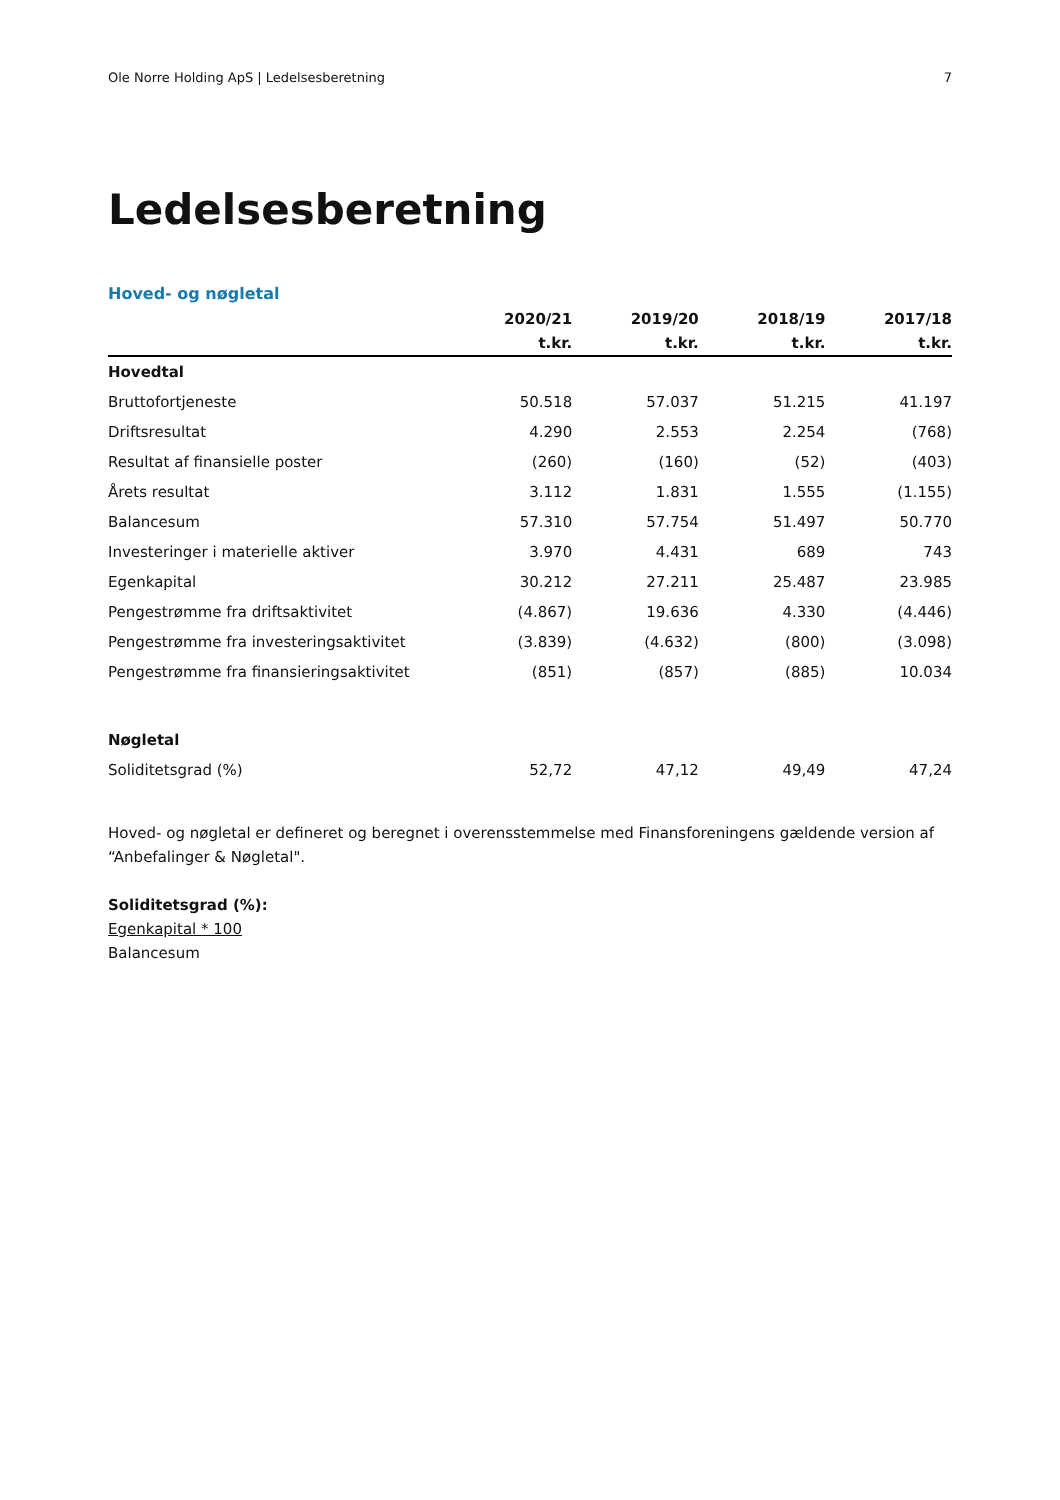Ole Norre Holding ApS | Ledelsesberetning 7
Ledelsesberetning
Hoved- og nøgletal
| | 2020/21 | 2019/20 | 2018/19 | 2017/18 |
| --- | --- | --- | --- | --- |
| | t.kr. | t.kr. | t.kr. | t.kr. |
| Hovedtal | | | | |
| Bruttofortjeneste | 50.518 | 57.037 | 51.215 | 41.197 |
| Driftsresultat | 4.290 | 2.553 | 2.254 | (768) |
| Resultat af finansielle poster | (260) | (160) | (52) | (403) |
| Årets resultat | 3.112 | 1.831 | 1.555 | (1.155) |
| Balancesum | 57.310 | 57.754 | 51.497 | 50.770 |
| Investeringer i materielle aktiver | 3.970 | 4.431 | 689 | 743 |
| Egenkapital | 30.212 | 27.211 | 25.487 | 23.985 |
| Pengestrømme fra driftsaktivitet | (4.867) | 19.636 | 4.330 | (4.446) |
| Pengestrømme fra investeringsaktivitet | (3.839) | (4.632) | (800) | (3.098) |
| Pengestrømme fra finansieringsaktivitet | (851) | (857) | (885) | 10.034 |
| Nøgletal | | | | |
| Soliditetsgrad (%) | 52,72 | 47,12 | 49,49 | 47,24 |
Hoved- og nøgletal er defineret og beregnet i overensstemmelse med Finansforeningens gældende version af “Anbefalinger & Nøgletal".
Soliditetsgrad (%):
Egenkapital * 100
Balancesum